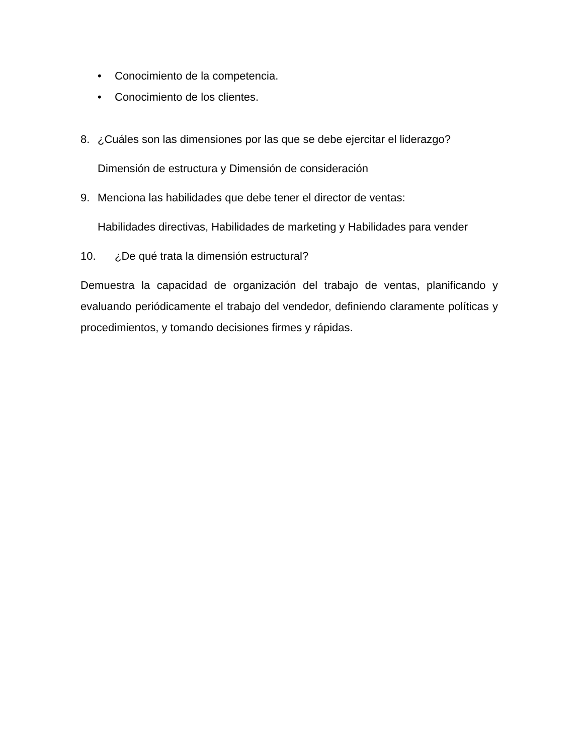• Conocimiento de la competencia.
• Conocimiento de los clientes.
8. ¿Cuáles son las dimensiones por las que se debe ejercitar el liderazgo?
Dimensión de estructura y Dimensión de consideración
9. Menciona las habilidades que debe tener el director de ventas:
Habilidades directivas, Habilidades de marketing y Habilidades para vender
10. ¿De qué trata la dimensión estructural?
Demuestra la capacidad de organización del trabajo de ventas, planificando y evaluando periódicamente el trabajo del vendedor, definiendo claramente políticas y procedimientos, y tomando decisiones firmes y rápidas.